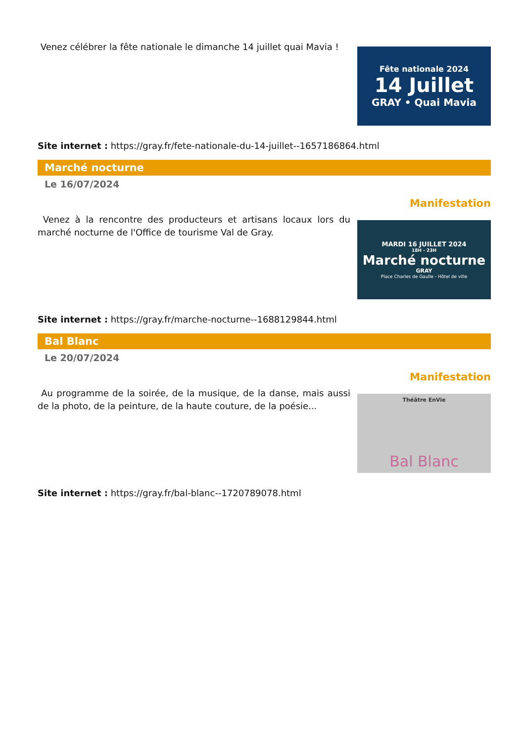Venez célébrer la fête nationale le dimanche 14 juillet quai Mavia !
Fête nationale 2024
14 Juillet
GRAY • Quai Mavia
Site internet : https://gray.fr/fete-nationale-du-14-juillet--1657186864.html
Marché nocturne
Le 16/07/2024
Manifestation
Venez à la rencontre des producteurs et artisans locaux lors du marché nocturne de l'Office de tourisme Val de Gray.
MARDI 16 JUILLET 2024
18H - 23H
Marché nocturne
GRAY
Place Charles de Gaulle - Hôtel de ville
Site internet : https://gray.fr/marche-nocturne--1688129844.html
Bal Blanc
Le 20/07/2024
Manifestation
Au programme de la soirée, de la musique, de la danse, mais aussi de la photo, de la peinture, de la haute couture, de la poésie...
Théâtre EnVie
Bal Blanc
Site internet : https://gray.fr/bal-blanc--1720789078.html